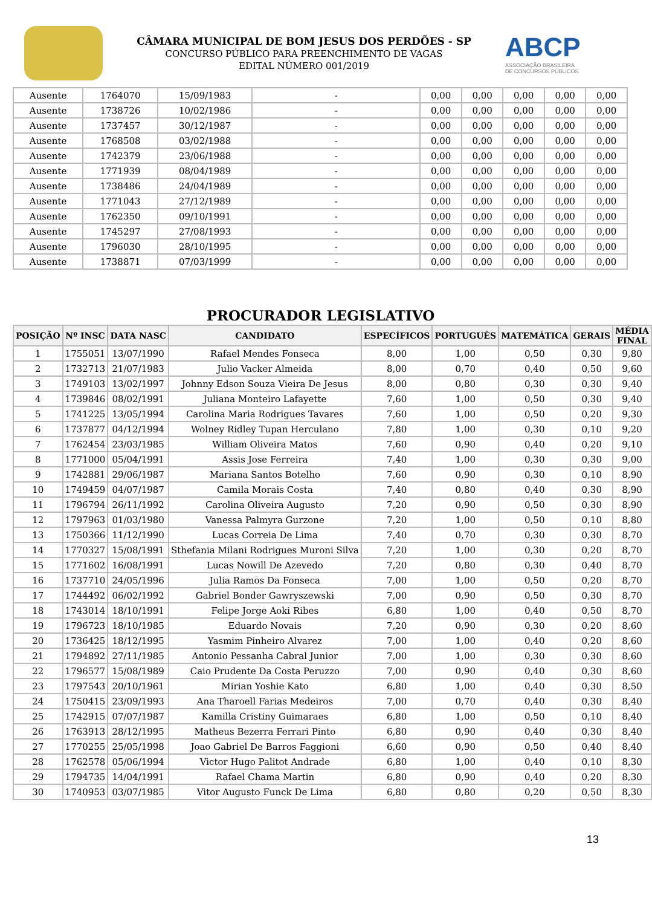CÂMARA MUNICIPAL DE BOM JESUS DOS PERDÕES - SP
CONCURSO PÚBLICO PARA PREENCHIMENTO DE VAGAS
EDITAL NÚMERO 001/2019
ABCP
ASSOCIAÇÃO BRASILEIRA
DE CONCURSOS PÚBLICOS
| Ausente | 1764070 | 15/09/1983 | - | 0,00 | 0,00 | 0,00 | 0,00 | 0,00 |
| Ausente | 1738726 | 10/02/1986 | - | 0,00 | 0,00 | 0,00 | 0,00 | 0,00 |
| Ausente | 1737457 | 30/12/1987 | - | 0,00 | 0,00 | 0,00 | 0,00 | 0,00 |
| Ausente | 1768508 | 03/02/1988 | - | 0,00 | 0,00 | 0,00 | 0,00 | 0,00 |
| Ausente | 1742379 | 23/06/1988 | - | 0,00 | 0,00 | 0,00 | 0,00 | 0,00 |
| Ausente | 1771939 | 08/04/1989 | - | 0,00 | 0,00 | 0,00 | 0,00 | 0,00 |
| Ausente | 1738486 | 24/04/1989 | - | 0,00 | 0,00 | 0,00 | 0,00 | 0,00 |
| Ausente | 1771043 | 27/12/1989 | - | 0,00 | 0,00 | 0,00 | 0,00 | 0,00 |
| Ausente | 1762350 | 09/10/1991 | - | 0,00 | 0,00 | 0,00 | 0,00 | 0,00 |
| Ausente | 1745297 | 27/08/1993 | - | 0,00 | 0,00 | 0,00 | 0,00 | 0,00 |
| Ausente | 1796030 | 28/10/1995 | - | 0,00 | 0,00 | 0,00 | 0,00 | 0,00 |
| Ausente | 1738871 | 07/03/1999 | - | 0,00 | 0,00 | 0,00 | 0,00 | 0,00 |
PROCURADOR LEGISLATIVO
| POSIÇÃO | Nº INSC | DATA NASC | CANDIDATO | ESPECÍFICOS | PORTUGUÊS | MATEMÁTICA | GERAIS | MÉDIA FINAL |
| --- | --- | --- | --- | --- | --- | --- | --- | --- |
| 1 | 1755051 | 13/07/1990 | Rafael Mendes Fonseca | 8,00 | 1,00 | 0,50 | 0,30 | 9,80 |
| 2 | 1732713 | 21/07/1983 | Julio Vacker Almeida | 8,00 | 0,70 | 0,40 | 0,50 | 9,60 |
| 3 | 1749103 | 13/02/1997 | Johnny Edson Souza Vieira De Jesus | 8,00 | 0,80 | 0,30 | 0,30 | 9,40 |
| 4 | 1739846 | 08/02/1991 | Juliana Monteiro Lafayette | 7,60 | 1,00 | 0,50 | 0,30 | 9,40 |
| 5 | 1741225 | 13/05/1994 | Carolina Maria Rodrigues Tavares | 7,60 | 1,00 | 0,50 | 0,20 | 9,30 |
| 6 | 1737877 | 04/12/1994 | Wolney Ridley Tupan Herculano | 7,80 | 1,00 | 0,30 | 0,10 | 9,20 |
| 7 | 1762454 | 23/03/1985 | William Oliveira Matos | 7,60 | 0,90 | 0,40 | 0,20 | 9,10 |
| 8 | 1771000 | 05/04/1991 | Assis Jose Ferreira | 7,40 | 1,00 | 0,30 | 0,30 | 9,00 |
| 9 | 1742881 | 29/06/1987 | Mariana Santos Botelho | 7,60 | 0,90 | 0,30 | 0,10 | 8,90 |
| 10 | 1749459 | 04/07/1987 | Camila Morais Costa | 7,40 | 0,80 | 0,40 | 0,30 | 8,90 |
| 11 | 1796794 | 26/11/1992 | Carolina Oliveira Augusto | 7,20 | 0,90 | 0,50 | 0,30 | 8,90 |
| 12 | 1797963 | 01/03/1980 | Vanessa Palmyra Gurzone | 7,20 | 1,00 | 0,50 | 0,10 | 8,80 |
| 13 | 1750366 | 11/12/1990 | Lucas Correia De Lima | 7,40 | 0,70 | 0,30 | 0,30 | 8,70 |
| 14 | 1770327 | 15/08/1991 | Sthefania Milani Rodrigues Muroni Silva | 7,20 | 1,00 | 0,30 | 0,20 | 8,70 |
| 15 | 1771602 | 16/08/1991 | Lucas Nowill De Azevedo | 7,20 | 0,80 | 0,30 | 0,40 | 8,70 |
| 16 | 1737710 | 24/05/1996 | Julia Ramos Da Fonseca | 7,00 | 1,00 | 0,50 | 0,20 | 8,70 |
| 17 | 1744492 | 06/02/1992 | Gabriel Bonder Gawryszewski | 7,00 | 0,90 | 0,50 | 0,30 | 8,70 |
| 18 | 1743014 | 18/10/1991 | Felipe Jorge Aoki Ribes | 6,80 | 1,00 | 0,40 | 0,50 | 8,70 |
| 19 | 1796723 | 18/10/1985 | Eduardo Novais | 7,20 | 0,90 | 0,30 | 0,20 | 8,60 |
| 20 | 1736425 | 18/12/1995 | Yasmim Pinheiro Alvarez | 7,00 | 1,00 | 0,40 | 0,20 | 8,60 |
| 21 | 1794892 | 27/11/1985 | Antonio Pessanha Cabral Junior | 7,00 | 1,00 | 0,30 | 0,30 | 8,60 |
| 22 | 1796577 | 15/08/1989 | Caio Prudente Da Costa Peruzzo | 7,00 | 0,90 | 0,40 | 0,30 | 8,60 |
| 23 | 1797543 | 20/10/1961 | Mirian Yoshie Kato | 6,80 | 1,00 | 0,40 | 0,30 | 8,50 |
| 24 | 1750415 | 23/09/1993 | Ana Tharoell Farias Medeiros | 7,00 | 0,70 | 0,40 | 0,30 | 8,40 |
| 25 | 1742915 | 07/07/1987 | Kamilla Cristiny Guimaraes | 6,80 | 1,00 | 0,50 | 0,10 | 8,40 |
| 26 | 1763913 | 28/12/1995 | Matheus Bezerra Ferrari Pinto | 6,80 | 0,90 | 0,40 | 0,30 | 8,40 |
| 27 | 1770255 | 25/05/1998 | Joao Gabriel De Barros Faggioni | 6,60 | 0,90 | 0,50 | 0,40 | 8,40 |
| 28 | 1762578 | 05/06/1994 | Victor Hugo Palitot Andrade | 6,80 | 1,00 | 0,40 | 0,10 | 8,30 |
| 29 | 1794735 | 14/04/1991 | Rafael Chama Martin | 6,80 | 0,90 | 0,40 | 0,20 | 8,30 |
| 30 | 1740953 | 03/07/1985 | Vitor Augusto Funck De Lima | 6,80 | 0,80 | 0,20 | 0,50 | 8,30 |
13